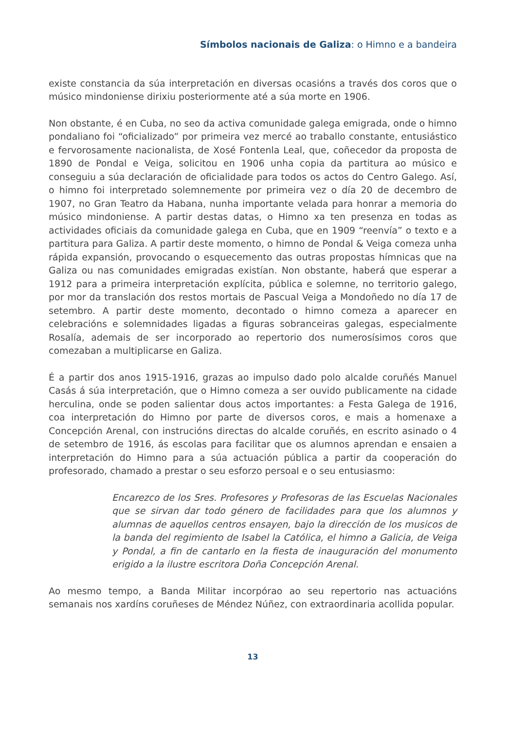Símbolos nacionais de Galiza: o Himno e a bandeira
existe constancia da súa interpretación en diversas ocasións a través dos coros que o músico mindoniense dirixiu posteriormente até a súa morte en 1906.
Non obstante, é en Cuba, no seo da activa comunidade galega emigrada, onde o himno pondaliano foi “oficializado” por primeira vez mercé ao traballo constante, entusiástico e fervorosamente nacionalista, de Xosé Fontenla Leal, que, coñecedor da proposta de 1890 de Pondal e Veiga, solicitou en 1906 unha copia da partitura ao músico e conseguiu a súa declaración de oficialidade para todos os actos do Centro Galego. Así, o himno foi interpretado solemnemente por primeira vez o día 20 de decembro de 1907, no Gran Teatro da Habana, nunha importante velada para honrar a memoria do músico mindoniense. A partir destas datas, o Himno xa ten presenza en todas as actividades oficiais da comunidade galega en Cuba, que en 1909 “reenvía” o texto e a partitura para Galiza. A partir deste momento, o himno de Pondal & Veiga comeza unha rápida expansión, provocando o esquecemento das outras propostas hímnicas que na Galiza ou nas comunidades emigradas existían. Non obstante, haberá que esperar a 1912 para a primeira interpretación explícita, pública e solemne, no territorio galego, por mor da translación dos restos mortais de Pascual Veiga a Mondoñedo no día 17 de setembro. A partir deste momento, decontado o himno comeza a aparecer en celebracións e solemnidades ligadas a figuras sobranceiras galegas, especialmente Rosalía, ademais de ser incorporado ao repertorio dos numerosísimos coros que comezaban a multiplicarse en Galiza.
É a partir dos anos 1915-1916, grazas ao impulso dado polo alcalde coruñés Manuel Casás á súa interpretación, que o Himno comeza a ser ouvido publicamente na cidade herculina, onde se poden salientar dous actos importantes: a Festa Galega de 1916, coa interpretación do Himno por parte de diversos coros, e mais a homenaxe a Concepción Arenal, con instrucións directas do alcalde coruñés, en escrito asinado o 4 de setembro de 1916, ás escolas para facilitar que os alumnos aprendan e ensaien a interpretación do Himno para a súa actuación pública a partir da cooperación do profesorado, chamado a prestar o seu esforzo persoal e o seu entusiasmo:
Encarezco de los Sres. Profesores y Profesoras de las Escuelas Nacionales que se sirvan dar todo género de facilidades para que los alumnos y alumnas de aquellos centros ensayen, bajo la dirección de los musicos de la banda del regimiento de Isabel la Católica, el himno a Galicia, de Veiga y Pondal, a fin de cantarlo en la fiesta de inauguración del monumento erigido a la ilustre escritora Doña Concepción Arenal.
Ao mesmo tempo, a Banda Militar incorpórao ao seu repertorio nas actuacións semanais nos xardíns coruñeses de Méndez Núñez, con extraordinaria acollida popular.
13